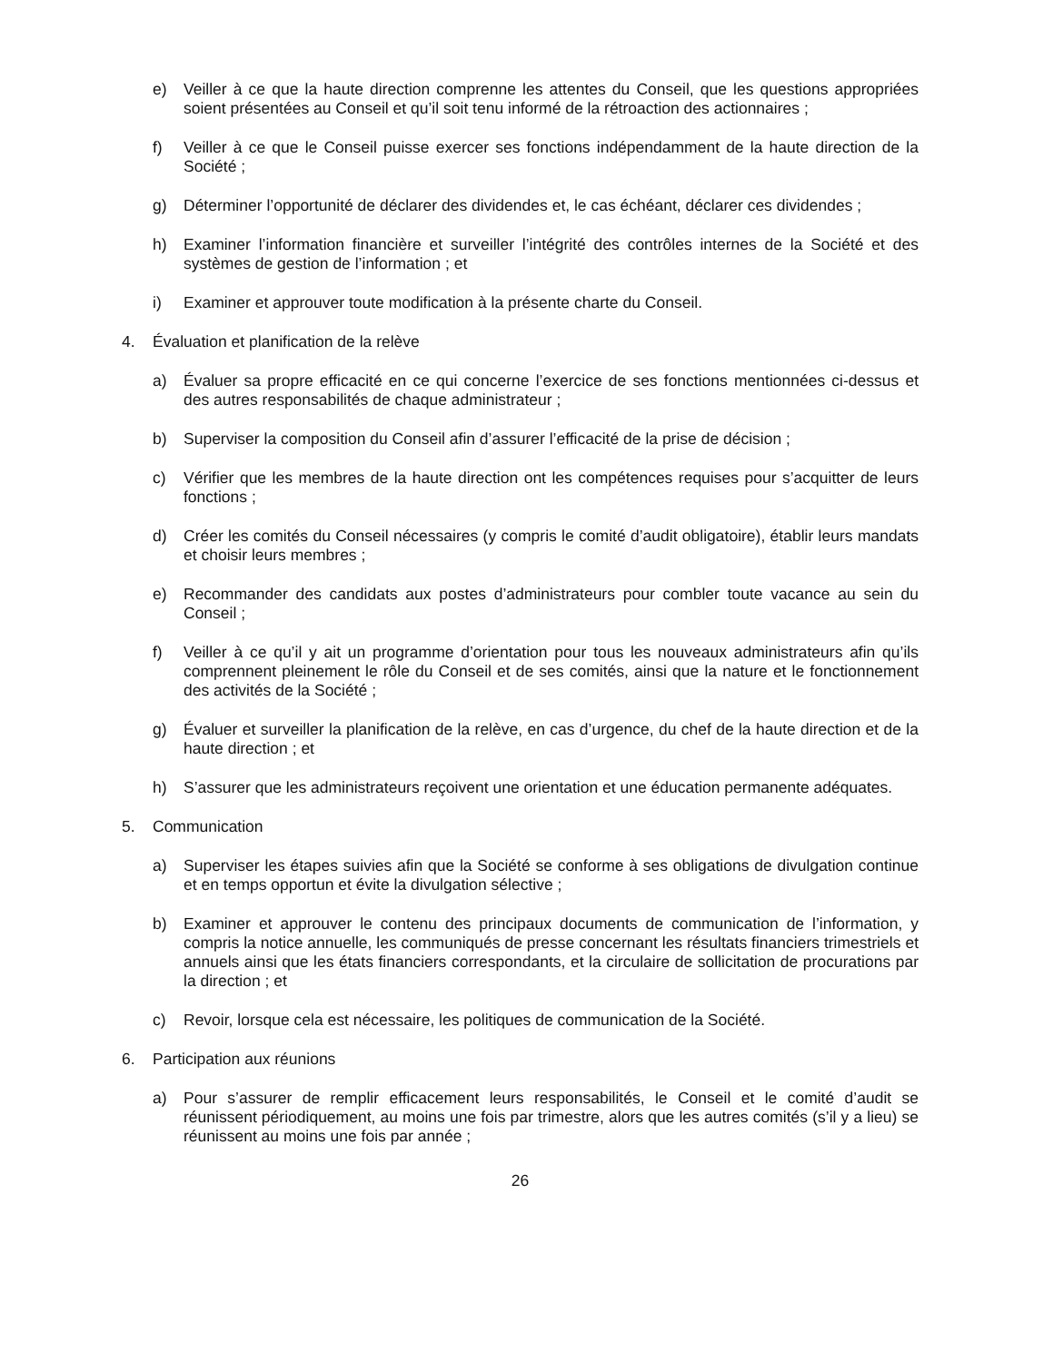e) Veiller à ce que la haute direction comprenne les attentes du Conseil, que les questions appropriées soient présentées au Conseil et qu’il soit tenu informé de la rétroaction des actionnaires ;
f) Veiller à ce que le Conseil puisse exercer ses fonctions indépendamment de la haute direction de la Société ;
g) Déterminer l’opportunité de déclarer des dividendes et, le cas échéant, déclarer ces dividendes ;
h) Examiner l’information financière et surveiller l’intégrité des contrôles internes de la Société et des systèmes de gestion de l’information ; et
i) Examiner et approuver toute modification à la présente charte du Conseil.
4. Évaluation et planification de la relève
a) Évaluer sa propre efficacité en ce qui concerne l’exercice de ses fonctions mentionnées ci-dessus et des autres responsabilités de chaque administrateur ;
b) Superviser la composition du Conseil afin d’assurer l’efficacité de la prise de décision ;
c) Vérifier que les membres de la haute direction ont les compétences requises pour s’acquitter de leurs fonctions ;
d) Créer les comités du Conseil nécessaires (y compris le comité d’audit obligatoire), établir leurs mandats et choisir leurs membres ;
e) Recommander des candidats aux postes d’administrateurs pour combler toute vacance au sein du Conseil ;
f) Veiller à ce qu’il y ait un programme d’orientation pour tous les nouveaux administrateurs afin qu’ils comprennent pleinement le rôle du Conseil et de ses comités, ainsi que la nature et le fonctionnement des activités de la Société ;
g) Évaluer et surveiller la planification de la relève, en cas d’urgence, du chef de la haute direction et de la haute direction ; et
h) S’assurer que les administrateurs reçoivent une orientation et une éducation permanente adéquates.
5. Communication
a) Superviser les étapes suivies afin que la Société se conforme à ses obligations de divulgation continue et en temps opportun et évite la divulgation sélective ;
b) Examiner et approuver le contenu des principaux documents de communication de l’information, y compris la notice annuelle, les communiqués de presse concernant les résultats financiers trimestriels et annuels ainsi que les états financiers correspondants, et la circulaire de sollicitation de procurations par la direction ; et
c) Revoir, lorsque cela est nécessaire, les politiques de communication de la Société.
6. Participation aux réunions
a) Pour s’assurer de remplir efficacement leurs responsabilités, le Conseil et le comité d’audit se réunissent périodiquement, au moins une fois par trimestre, alors que les autres comités (s’il y a lieu) se réunissent au moins une fois par année ;
26